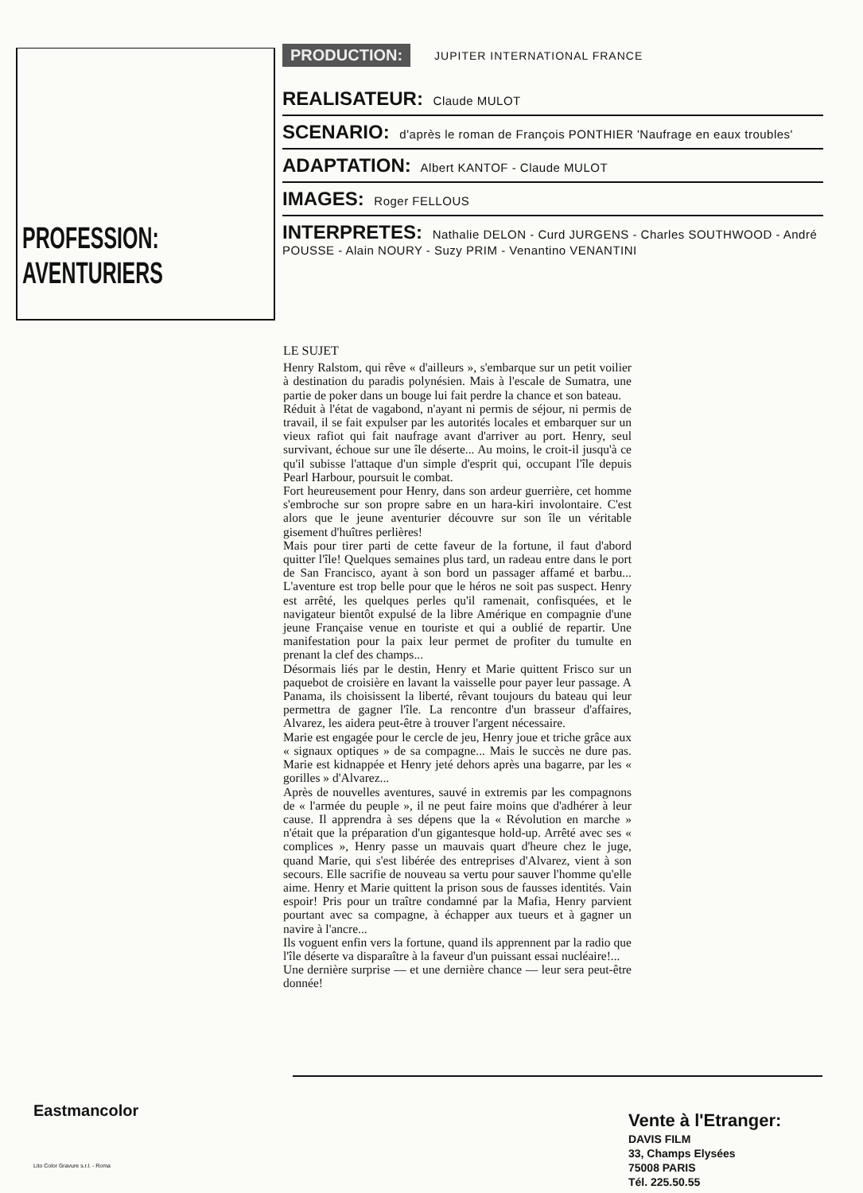PROFESSION:
AVENTURIERS
PRODUCTION: JUPITER INTERNATIONAL FRANCE
REALISATEUR: Claude MULOT
SCENARIO: d'après le roman de François PONTHIER 'Naufrage en eaux troubles'
ADAPTATION: Albert KANTOF - Claude MULOT
IMAGES: Roger FELLOUS
INTERPRETES: Nathalie DELON - Curd JURGENS - Charles SOUTHWOOD - André POUSSE - Alain NOURY - Suzy PRIM - Venantino VENANTINI
LE SUJET
Henry Ralstom, qui rêve « d'ailleurs », s'embarque sur un petit voilier à destination du paradis polynésien. Mais à l'escale de Sumatra, une partie de poker dans un bouge lui fait perdre la chance et son bateau.
Réduit à l'état de vagabond, n'ayant ni permis de séjour, ni permis de travail, il se fait expulser par les autorités locales et embarquer sur un vieux rafiot qui fait naufrage avant d'arriver au port. Henry, seul survivant, échoue sur une île déserte... Au moins, le croit-il jusqu'à ce qu'il subisse l'attaque d'un simple d'esprit qui, occupant l'île depuis Pearl Harbour, poursuit le combat.
Fort heureusement pour Henry, dans son ardeur guerrière, cet homme s'embroche sur son propre sabre en un hara-kiri involontaire. C'est alors que le jeune aventurier découvre sur son île un véritable gisement d'huîtres perlières!
Mais pour tirer parti de cette faveur de la fortune, il faut d'abord quitter l'île! Quelques semaines plus tard, un radeau entre dans le port de San Francisco, ayant à son bord un passager affamé et barbu... L'aventure est trop belle pour que le héros ne soit pas suspect. Henry est arrêté, les quelques perles qu'il ramenait, confisquées, et le navigateur bientôt expulsé de la libre Amérique en compagnie d'une jeune Française venue en touriste et qui a oublié de repartir. Une manifestation pour la paix leur permet de profiter du tumulte en prenant la clef des champs...
Désormais liés par le destin, Henry et Marie quittent Frisco sur un paquebot de croisière en lavant la vaisselle pour payer leur passage. A Panama, ils choisissent la liberté, rêvant toujours du bateau qui leur permettra de gagner l'île. La rencontre d'un brasseur d'affaires, Alvarez, les aidera peut-être à trouver l'argent nécessaire.
Marie est engagée pour le cercle de jeu, Henry joue et triche grâce aux « signaux optiques » de sa compagne... Mais le succès ne dure pas. Marie est kidnappée et Henry jeté dehors après una bagarre, par les « gorilles » d'Alvarez...
Après de nouvelles aventures, sauvé in extremis par les compagnons de « l'armée du peuple », il ne peut faire moins que d'adhérer à leur cause. Il apprendra à ses dépens que la « Révolution en marche » n'était que la préparation d'un gigantesque hold-up. Arrêté avec ses « complices », Henry passe un mauvais quart d'heure chez le juge, quand Marie, qui s'est libérée des entreprises d'Alvarez, vient à son secours. Elle sacrifie de nouveau sa vertu pour sauver l'homme qu'elle aime. Henry et Marie quittent la prison sous de fausses identités. Vain espoir! Pris pour un traître condamné par la Mafia, Henry parvient pourtant avec sa compagne, à échapper aux tueurs et à gagner un navire à l'ancre...
Ils voguent enfin vers la fortune, quand ils apprennent par la radio que l'île déserte va disparaître à la faveur d'un puissant essai nucléaire!...
Une dernière surprise — et une dernière chance — leur sera peut-être donnée!
Eastmancolor
Lito Color Gravure s.r.l. - Roma
Vente à l'Etranger:
DAVIS FILM
33, Champs Elysées
75008 PARIS
Tél. 225.50.55